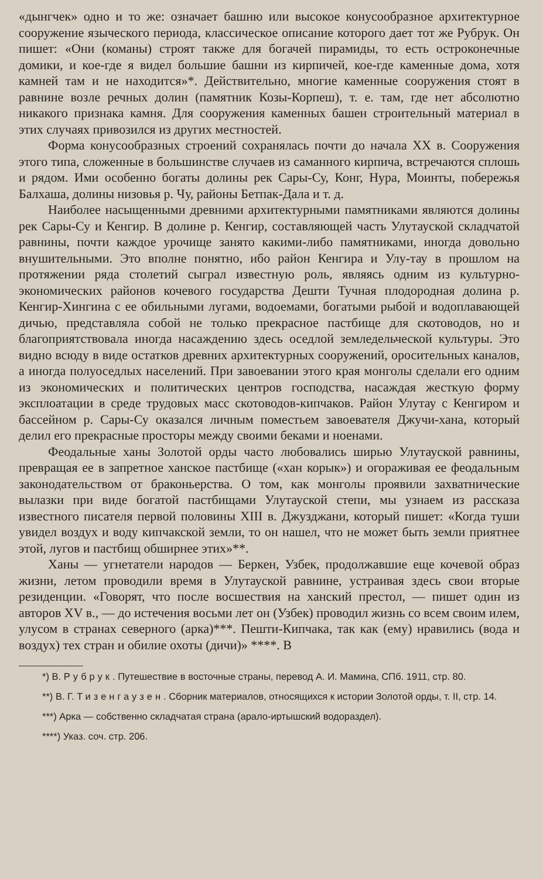«дынгчек» одно и то же: означает башню или высокое конусообразное архитектурное сооружение языческого периода, классическое описание которого дает тот же Рубрук. Он пишет: «Они (команы) строят также для богачей пирамиды, то есть остроконечные домики, и кое-где я видел большие башни из кирпичей, кое-где каменные дома, хотя камней там и не находится»*. Действительно, многие каменные сооружения стоят в равнине возле речных долин (памятник Козы-Корпеш), т. е. там, где нет абсолютно никакого признака камня. Для сооружения каменных башен строительный материал в этих случаях привозился из других местностей.
Форма конусообразных строений сохранялась почти до начала XX в. Сооружения этого типа, сложенные в большинстве случаев из саманного кирпича, встречаются сплошь и рядом. Ими особенно богаты долины рек Сары-Су, Конг, Нура, Моинты, побережья Балхаша, долины низовья р. Чу, районы Бетпак-Дала и т. д.
Наиболее насыщенными древними архитектурными памятниками являются долины рек Сары-Су и Кенгир. В долине р. Кенгир, составляющей часть Улутауской складчатой равнины, почти каждое урочище занято какими-либо памятниками, иногда довольно внушительными. Это вполне понятно, ибо район Кенгира и Улу-тау в прошлом на протяжении ряда столетий сыграл известную роль, являясь одним из культурно-экономических районов кочевого государства Дешти Тучная плодородная долина р. Кенгир-Хингина с ее обильными лугами, водоемами, богатыми рыбой и водоплавающей дичью, представляла собой не только прекрасное пастбище для скотоводов, но и благоприятствовала иногда насаждению здесь оседлой земледельческой культуры. Это видно всюду в виде остатков древних архитектурных сооружений, оросительных каналов, а иногда полуоседлых населений. При завоевании этого края монголы сделали его одним из экономических и политических центров господства, насаждая жесткую форму эксплоатации в среде трудовых масс скотоводов-кипчаков. Район Улутау с Кенгиром и бассейном р. Сары-Су оказался личным поместьем завоевателя Джучи-хана, который делил его прекрасные просторы между своими беками и ноенами.
Феодальные ханы Золотой орды часто любовались ширью Улутауской равнины, превращая ее в запретное ханское пастбище («хан корык») и огораживая ее феодальным законодательством от браконьерства. О том, как монголы проявили захватнические вылазки при виде богатой пастбищами Улутауской степи, мы узнаем из рассказа известного писателя первой половины XIII в. Джузджани, который пишет: «Когда туши увидел воздух и воду кипчакской земли, то он нашел, что не может быть земли приятнее этой, лугов и пастбищ обширнее этих»**.
Ханы — угнетатели народов — Беркен, Узбек, продолжавшие еще кочевой образ жизни, летом проводили время в Улутауской равнине, устраивая здесь свои вторые резиденции. «Говорят, что после восшествия на ханский престол, — пишет один из авторов XV в., — до истечения восьми лет он (Узбек) проводил жизнь со всем своим илем, улусом в странах северного (арка)***. Пешти-Кипчака, так как (ему) нравились (вода и воздух) тех стран и обилие охоты (дичи)» ****. В
*) В. Рубрук. Путешествие в восточные страны, перевод А. И. Мамина, СПб. 1911, стр. 80.
**) В. Г. Тизенгаузен. Сборник материалов, относящихся к истории Золотой орды, т. II, стр. 14.
***) Арка — собственно складчатая страна (арало-иртышский водораздел).
****) Указ. соч. стр. 206.